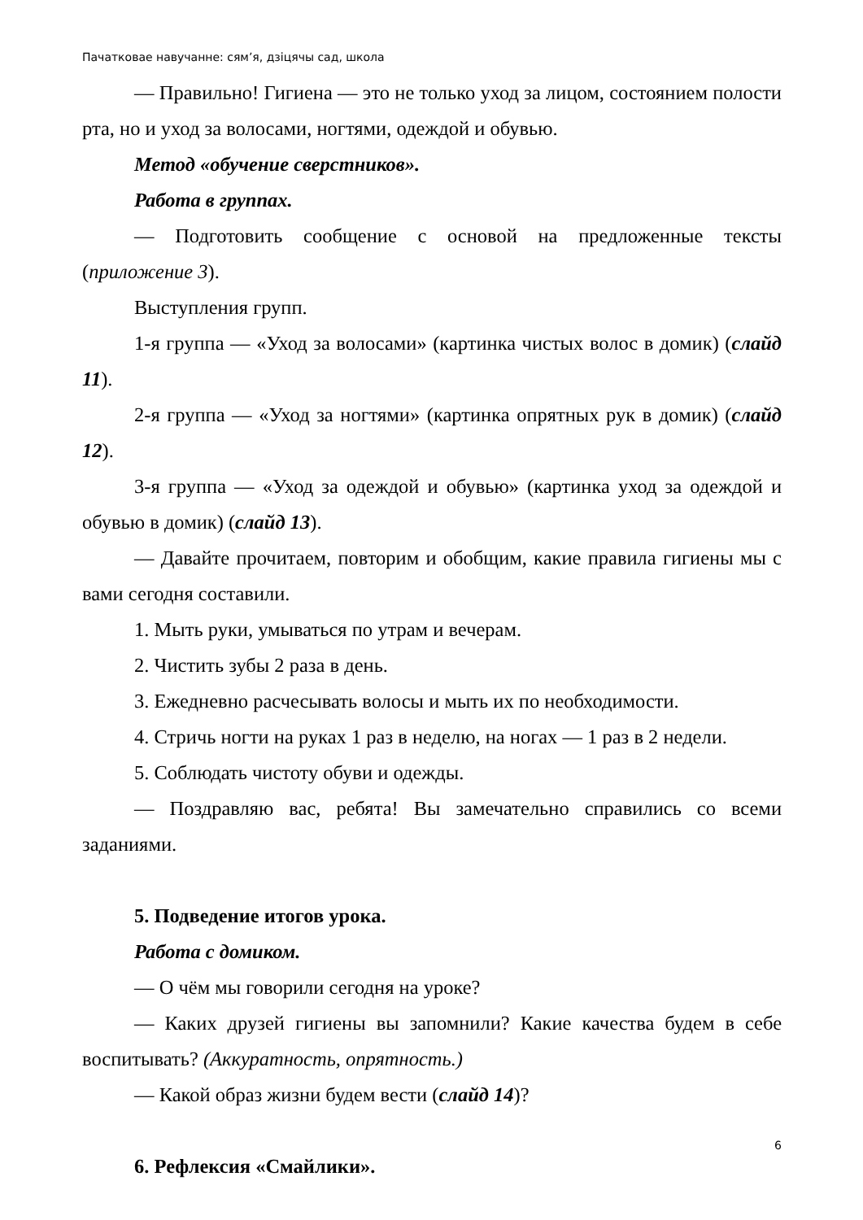Пачатковае навучанне: сям’я, дзіцячы сад, школа
— Правильно! Гигиена — это не только уход за лицом, состоянием полости рта, но и уход за волосами, ногтями, одеждой и обувью.
Метод «обучение сверстников».
Работа в группах.
— Подготовить сообщение с основой на предложенные тексты (приложение 3).
Выступления групп.
1-я группа — «Уход за волосами» (картинка чистых волос в домик) (слайд 11).
2-я группа — «Уход за ногтями» (картинка опрятных рук в домик) (слайд 12).
3-я группа — «Уход за одеждой и обувью» (картинка уход за одеждой и обувью в домик) (слайд 13).
— Давайте прочитаем, повторим и обобщим, какие правила гигиены мы с вами сегодня составили.
1. Мыть руки, умываться по утрам и вечерам.
2. Чистить зубы 2 раза в день.
3. Ежедневно расчесывать волосы и мыть их по необходимости.
4. Стричь ногти на руках 1 раз в неделю, на ногах — 1 раз в 2 недели.
5. Соблюдать чистоту обуви и одежды.
— Поздравляю вас, ребята! Вы замечательно справились со всеми заданиями.
5. Подведение итогов урока.
Работа с домиком.
— О чём мы говорили сегодня на уроке?
— Каких друзей гигиены вы запомнили? Какие качества будем в себе воспитывать? (Аккуратность, опрятность.)
— Какой образ жизни будем вести (слайд 14)?
6. Рефлексия «Смайлики».
6